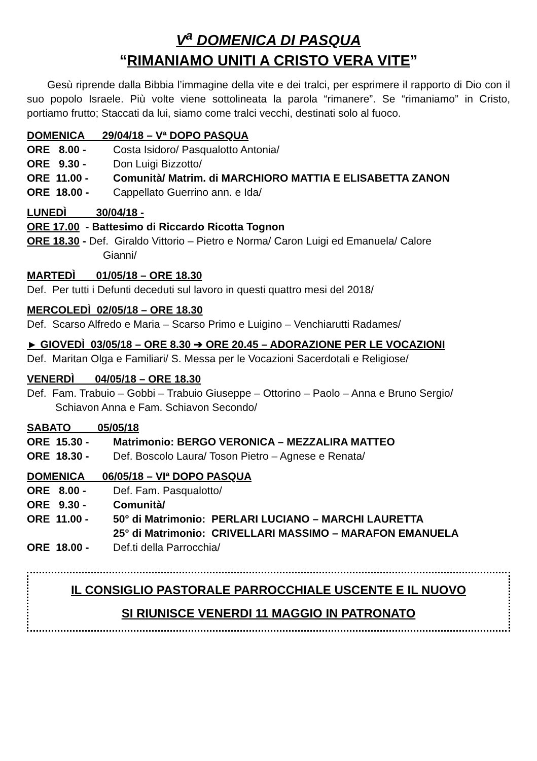V<sup>a</sup> DOMENICA DI PASQUA
“RIMANIAMO UNITI A CRISTO VERA VITE”
Gesù riprende dalla Bibbia l’immagine della vite e dei tralci, per esprimere il rapporto di Dio con il suo popolo Israele. Più volte viene sottolineata la parola “rimanere”. Se “rimaniamo” in Cristo, portiamo frutto; Staccati da lui, siamo come tralci vecchi, destinati solo al fuoco.
DOMENICA 29/04/18 – Vª DOPO PASQUA
ORE 8.00 - Costa Isidoro/ Pasqualotto Antonia/
ORE 9.30 - Don Luigi Bizzotto/
ORE 11.00 - Comunità/ Matrim. di MARCHIORO MATTIA E ELISABETTA ZANON
ORE 18.00 - Cappellato Guerrino ann. e Ida/
LUNEDÌ 30/04/18 -
ORE 17.00 - Battesimo di Riccardo Ricotta Tognon
ORE 18.30 - Def. Giraldo Vittorio – Pietro e Norma/ Caron Luigi ed Emanuela/ Calore
Gianni/
MARTEDÌ 01/05/18 – ORE 18.30
Def. Per tutti i Defunti deceduti sul lavoro in questi quattro mesi del 2018/
MERCOLEDÌ 02/05/18 – ORE 18.30
Def. Scarso Alfredo e Maria – Scarso Primo e Luigino – Venchiarutti Radames/
► GIOVEDÌ 03/05/18 – ORE 8.30 ➔ ORE 20.45 – ADORAZIONE PER LE VOCAZIONI
Def. Maritan Olga e Familiari/ S. Messa per le Vocazioni Sacerdotali e Religiose/
VENERDÌ 04/05/18 – ORE 18.30
Def. Fam. Trabuio – Gobbi – Trabuio Giuseppe – Ottorino – Paolo – Anna e Bruno Sergio/
Schiavon Anna e Fam. Schiavon Secondo/
SABATO 05/05/18
ORE 15.30 - Matrimonio: BERGO VERONICA – MEZZALIRA MATTEO
ORE 18.30 - Def. Boscolo Laura/ Toson Pietro – Agnese e Renata/
DOMENICA 06/05/18 – VIª DOPO PASQUA
ORE 8.00 - Def. Fam. Pasqualotto/
ORE 9.30 - Comunità/
ORE 11.00 - 50° di Matrimonio: PERLARI LUCIANO – MARCHI LAURETTA
25° di Matrimonio: CRIVELLARI MASSIMO – MARAFON EMANUELA
ORE 18.00 - Def.ti della Parrocchia/
IL CONSIGLIO PASTORALE PARROCCHIALE USCENTE E IL NUOVO
SI RIUNISCE VENERDI 11 MAGGIO IN PATRONATO